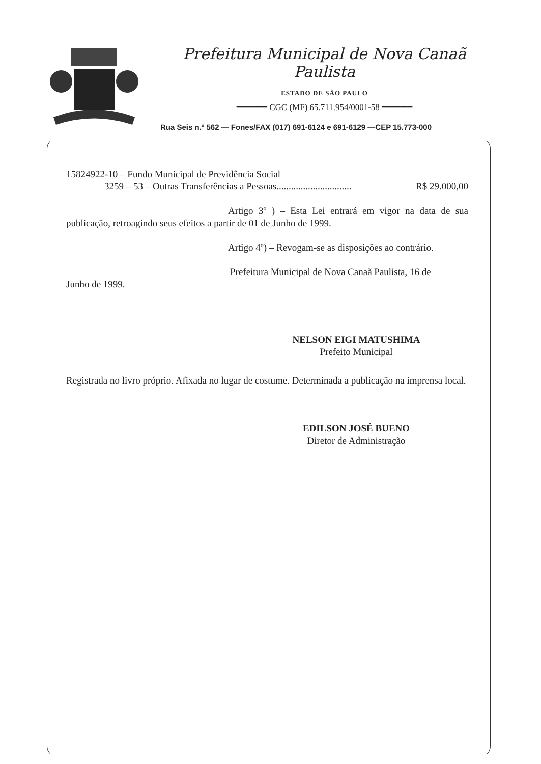Prefeitura Municipal de Nova Canaã Paulista
ESTADO DE SÃO PAULO
═════ CGC (MF) 65.711.954/0001-58 ═════
Rua Seis n.º 562 — Fones/FAX (017) 691-6124 e 691-6129 —CEP 15.773-000
15824922-10 – Fundo Municipal de Previdência Social
3259 – 53 – Outras Transferências a Pessoas............................... R$ 29.000,00
Artigo 3º ) – Esta Lei entrará em vigor na data de sua publicação, retroagindo seus efeitos a partir de 01 de Junho de 1999.
Artigo 4º) – Revogam-se as disposições ao contrário.
Prefeitura Municipal de Nova Canaã Paulista, 16 de
Junho de 1999.
NELSON EIGI MATUSHIMA
Prefeito Municipal
Registrada no livro próprio. Afixada no lugar de costume. Determinada a publicação na imprensa local.
EDILSON JOSÉ BUENO
Diretor de Administração